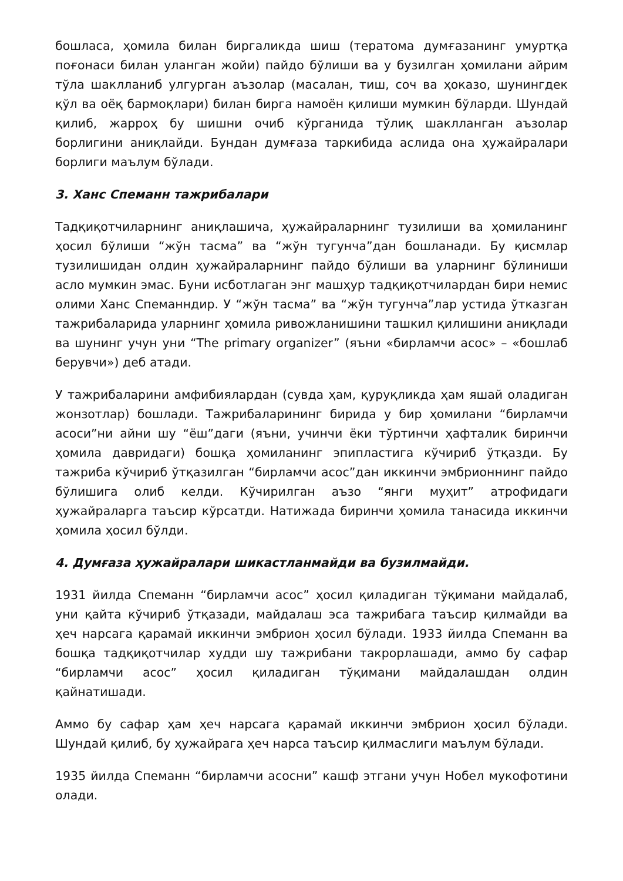бошласа, ҳомила билан биргаликда шиш (тератома думғазанинг умуртқа поғонаси билан уланган жойи) пайдо бўлиши ва у бузилган ҳомилани айрим тўла шаклланиб улгурган аъзолар (масалан, тиш, соч ва ҳоказо, шунингдек қўл ва оёқ бармоқлари) билан бирга намоён қилиши мумкин бўларди. Шундай қилиб, жарроҳ бу шишни очиб кўрганида тўлиқ шаклланган аъзолар борлигини аниқлайди. Бундан думғаза таркибида аслида она ҳужайралари борлиги маълум бўлади.
3. Ханс Спеманн тажрибалари
Тадқиқотчиларнинг аниқлашича, ҳужайраларнинг тузилиши ва ҳомиланинг ҳосил бўлиши “жўн тасма” ва “жўн тугунча”дан бошланади. Бу қисмлар тузилишидан олдин ҳужайраларнинг пайдо бўлиши ва уларнинг бўлиниши асло мумкин эмас. Буни исботлаган энг машҳур тадқиқотчилардан бири немис олими Ханс Спеманндир. У “жўн тасма” ва “жўн тугунча”лар устида ўтказган тажрибаларида уларнинг ҳомила ривожланишини ташкил қилишини аниқлади ва шунинг учун уни “The primary organizer” (яъни «бирламчи асос» – «бошлаб берувчи») деб атади.
У тажрибаларини амфибиялардан (сувда ҳам, қуруқликда ҳам яшай оладиган жонзотлар) бошлади. Тажрибаларининг бирида у бир ҳомилани “бирламчи асоси”ни айни шу “ёш”даги (яъни, учинчи ёки тўртинчи ҳафталик биринчи ҳомила давридаги) бошқа ҳомиланинг эпипластига кўчириб ўтқазди. Бу тажриба кўчириб ўтқазилган “бирламчи асос”дан иккинчи эмбрионнинг пайдо бўлишига олиб келди. Кўчирилган аъзо “янги муҳит” атрофидаги ҳужайраларга таъсир кўрсатди. Натижада биринчи ҳомила танасида иккинчи ҳомила ҳосил бўлди.
4. Думғаза ҳужайралари шикастланмайди ва бузилмайди.
1931 йилда Спеманн “бирламчи асос” ҳосил қиладиган тўқимани майдалаб, уни қайта кўчириб ўтқазади, майдалаш эса тажрибага таъсир қилмайди ва ҳеч нарсага қарамай иккинчи эмбрион ҳосил бўлади. 1933 йилда Спеманн ва бошқа тадқиқотчилар худди шу тажрибани такрорлашади, аммо бу сафар “бирламчи асос” ҳосил қиладиган тўқимани майдалашдан олдин қайнатишади.
Аммо бу сафар ҳам ҳеч нарсага қарамай иккинчи эмбрион ҳосил бўлади. Шундай қилиб, бу ҳужайрага ҳеч нарса таъсир қилмаслиги маълум бўлади.
1935 йилда Спеманн “бирламчи асосни” кашф этгани учун Нобел мукофотини олади.